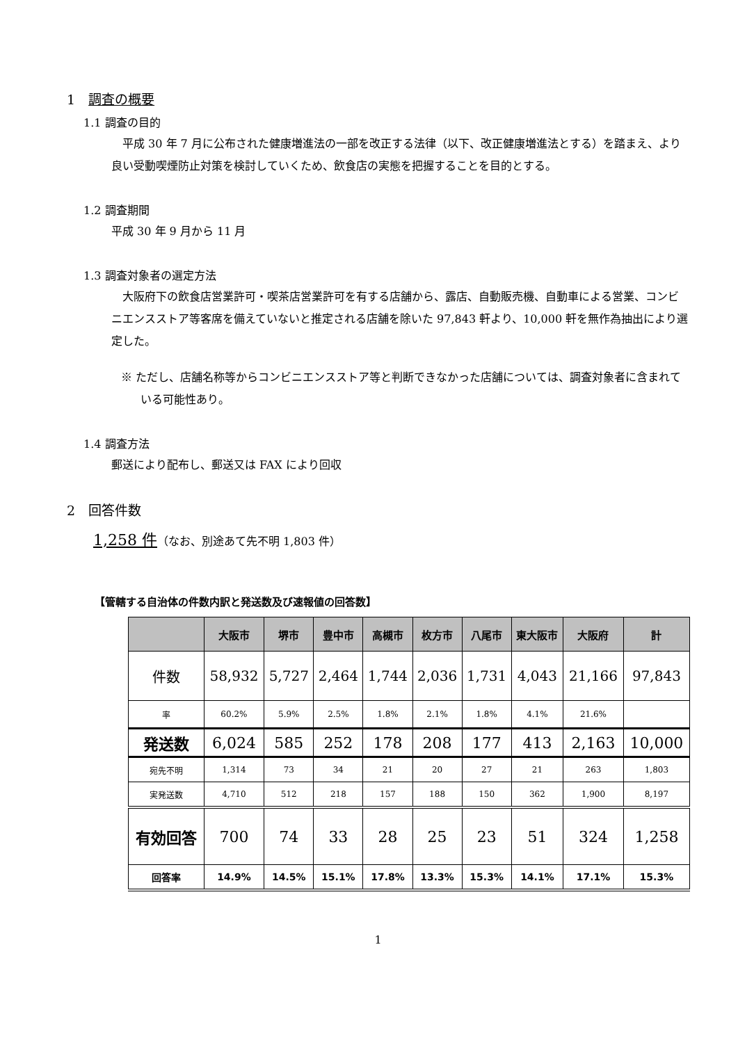1　調査の概要
1.1 調査の目的
平成 30 年 7 月に公布された健康増進法の一部を改正する法律（以下、改正健康増進法とする）を踏まえ、より良い受動喫煙防止対策を検討していくため、飲食店の実態を把握することを目的とする。
1.2 調査期間
平成 30 年 9 月から 11 月
1.3 調査対象者の選定方法
大阪府下の飲食店営業許可・喫茶店営業許可を有する店舗から、露店、自動販売機、自動車による営業、コンビニエンスストア等客席を備えていないと推定される店舗を除いた 97,843 軒より、10,000 軒を無作為抽出により選定した。
※ ただし、店舗名称等からコンビニエンスストア等と判断できなかった店舗については、調査対象者に含まれている可能性あり。
1.4 調査方法
郵送により配布し、郵送又は FAX により回収
2　回答件数
1,258 件（なお、別途あて先不明 1,803 件）
【管轄する自治体の件数内訳と発送数及び速報値の回答数】
| | 大阪市 | 堺市 | 豊中市 | 高槻市 | 枚方市 | 八尾市 | 東大阪市 | 大阪府 | 計 |
| --- | --- | --- | --- | --- | --- | --- | --- | --- | --- |
| 件数 | 58,932 | 5,727 | 2,464 | 1,744 | 2,036 | 1,731 | 4,043 | 21,166 | 97,843 |
| 率 | 60.2% | 5.9% | 2.5% | 1.8% | 2.1% | 1.8% | 4.1% | 21.6% | |
| 発送数 | 6,024 | 585 | 252 | 178 | 208 | 177 | 413 | 2,163 | 10,000 |
| 宛先不明 | 1,314 | 73 | 34 | 21 | 20 | 27 | 21 | 263 | 1,803 |
| 実発送数 | 4,710 | 512 | 218 | 157 | 188 | 150 | 362 | 1,900 | 8,197 |
| 有効回答 | 700 | 74 | 33 | 28 | 25 | 23 | 51 | 324 | 1,258 |
| 回答率 | 14.9% | 14.5% | 15.1% | 17.8% | 13.3% | 15.3% | 14.1% | 17.1% | 15.3% |
1